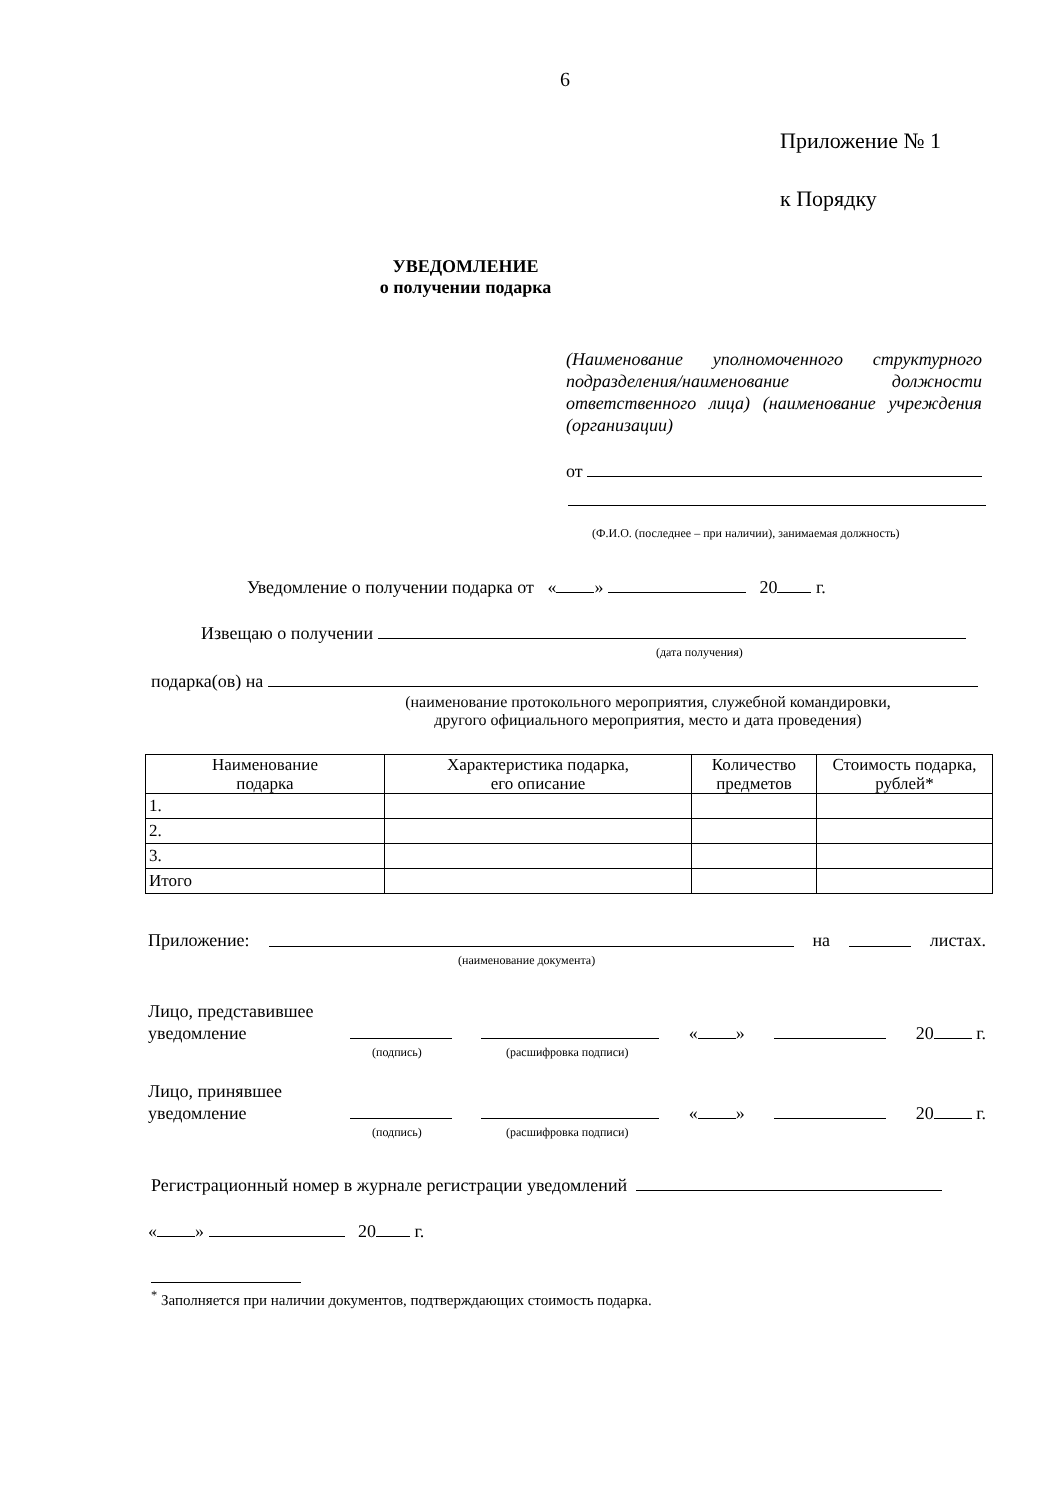6
Приложение № 1
к Порядку
УВЕДОМЛЕНИЕ
о получении подарка
(Наименование уполномоченного структурного подразделения/наименование должности ответственного лица) (наименование учреждения (организации)
от
(Ф.И.О. (последнее – при наличии), занимаемая должность)
Уведомление о получении подарка от « » 20 г.
Извещаю о получении
(дата получения)
подарка(ов) на
(наименование протокольного мероприятия, служебной командировки,
другого официального мероприятия, место и дата проведения)
| Наименование подарка | Характеристика подарка, его описание | Количество предметов | Стоимость подарка, рублей* |
| --- | --- | --- | --- |
| 1. | | | |
| 2. | | | |
| 3. | | | |
| Итого | | | |
Приложение: на листах.
(наименование документа)
Лицо, представившее
уведомление
« » 20 г.
(подпись) (расшифровка подписи)
Лицо, принявшее
уведомление
« » 20 г.
(подпись) (расшифровка подписи)
Регистрационный номер в журнале регистрации уведомлений
« » 20 г.
<sup>*</sup> Заполняется при наличии документов, подтверждающих стоимость подарка.